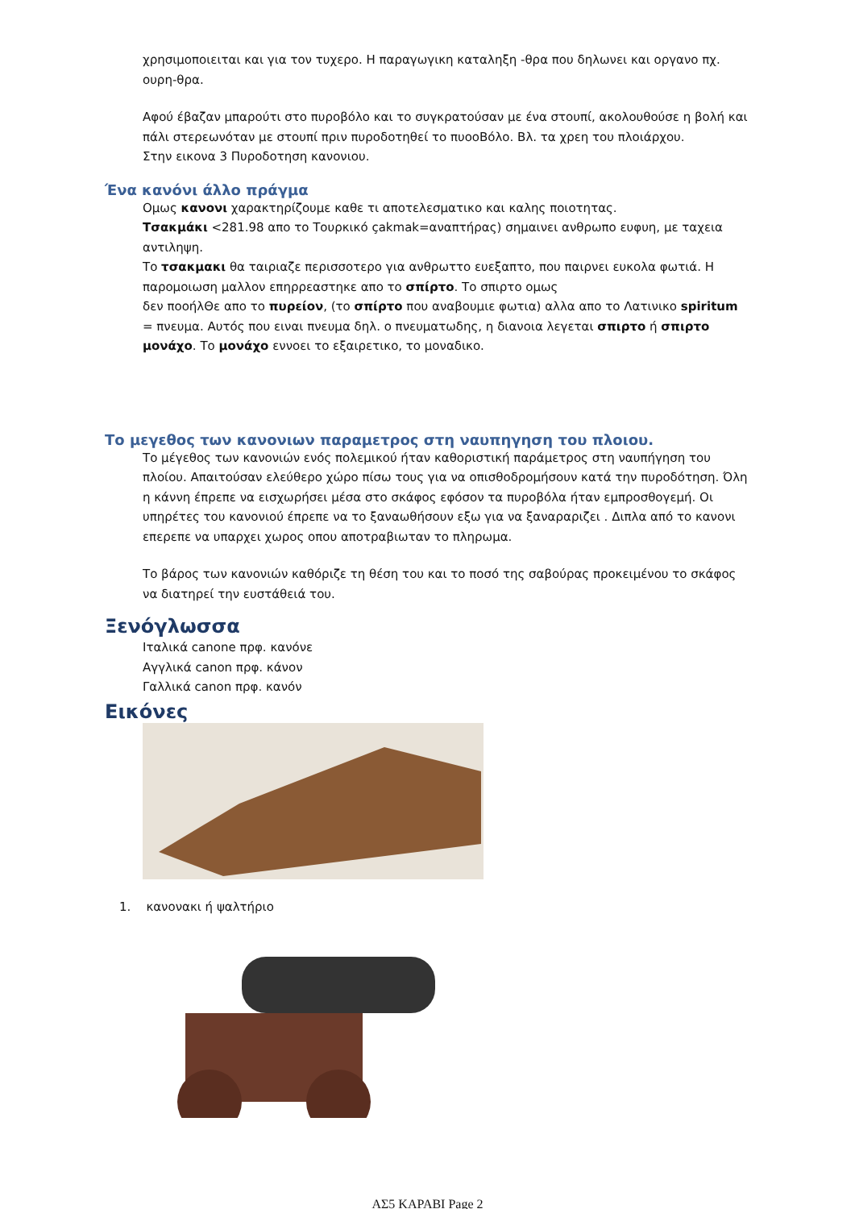χρησιμοποιειται και για τον τυχερο. Η παραγωγικη καταληξη -θρα που δηλωνει και οργανο πχ. ουρη-θρα.
Αφού έβαζαν μπαρούτι στο πυροβόλο και το συγκρατούσαν με ένα στουπί, ακολουθούσε η βολή και πάλι στερεωνόταν με στουπί πριν πυροδοτηθεί το πυοοΒόλο. Βλ. τα χρεη του πλοιάρχου.
Στην εικονα 3 Πυροδοτηση κανονιου.
Ένα κανόνι άλλο πράγμα
Ομως κανονι χαρακτηρίζουμε καθε τι αποτελεσματικο και καλης ποιοτητας.
Τσακμάκι <281.98 απο το Τουρκικό çakmak=αναπτήρας) σημαινει ανθρωπο ευφυη, με ταχεια αντιληψη.
Το τσακμακι θα ταιριαζε περισσοτερο για ανθρωττο ευεξαπτο, που παιρνει ευκολα φωτιά. Η παρομοιωση μαλλον επηρρεαστηκε απο το σπίρτο. Το σπιρτο ομως
δεν ποοήλΘε απο το πυρείον, (το σπίρτο που αναβουμιε φωτια) αλλα απο το Λατινικο spiritum = πνευμα. Αυτός που ειναι πνευμα δηλ. ο πνευματωδης, η διανοια λεγεται σπιρτο ή σπιρτο μονάχο. Το μονάχο εννοει το εξαιρετικο, το μοναδικο.
Το μεγεθος των κανονιων παραμετρος στη ναυπηγηση του πλοιου.
Το μέγεθος των κανονιών ενός πολεμικού ήταν καθοριστική παράμετρος στη ναυπήγηση του πλοίου. Απαιτούσαν ελεύθερο χώρο πίσω τους για να οπισθοδρομήσουν κατά την πυροδότηση. Όλη η κάννη έπρεπε να εισχωρήσει μέσα στο σκάφος εφόσον τα πυροβόλα ήταν εμπροσθογεμή. Οι υπηρέτες του κανονιού έπρεπε να το ξαναωθήσουν εξω για να ξαναραριζει . Διπλα από το κανονι επερεπε να υπαρχει χωρος οπου αποτραβιωταν το πληρωμα.
Το βάρος των κανονιών καθόριζε τη θέση του και το ποσό της σαβούρας προκειμένου το σκάφος να διατηρεί την ευστάθειά του.
Ξενόγλωσσα
Ιταλικά canone πρφ. κανόνε
Αγγλικά canon πρφ. κάνον
Γαλλικά canon πρφ. κανόν
Εικόνες
1. κανονακι ή ψαλτήριο
ΑΣ5 ΚΑΡΑΒΙ Page 2